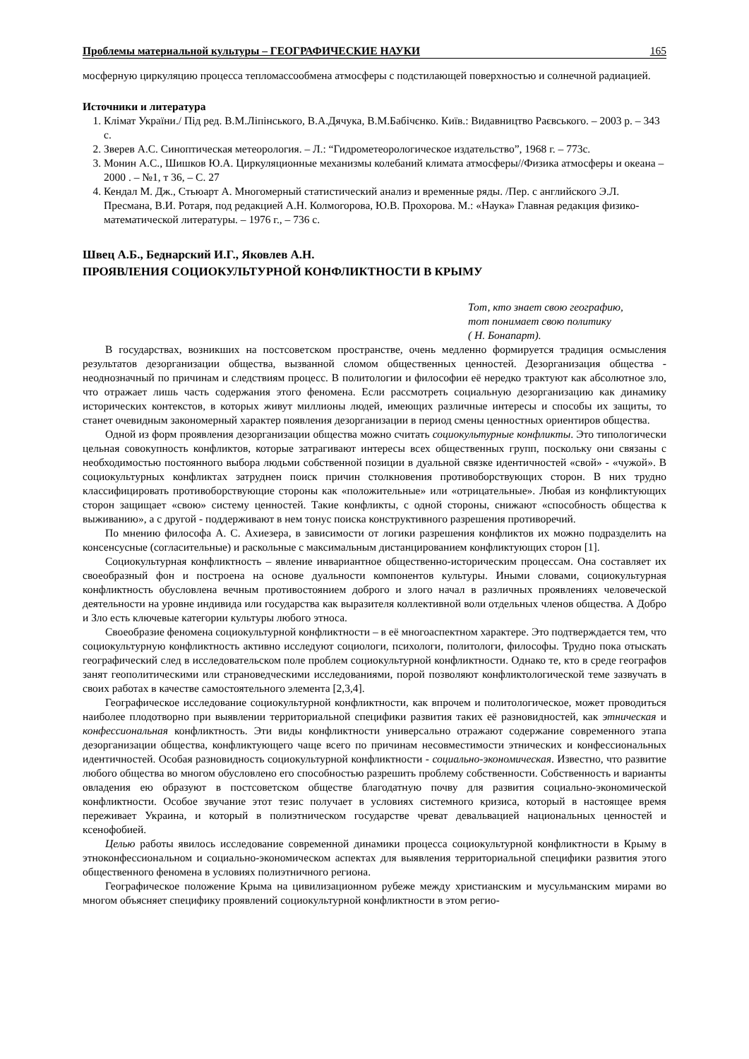Проблемы материальной культуры – ГЕОГРАФИЧЕСКИЕ НАУКИ 165
мосферную циркуляцию процесса тепломассообмена атмосферы с подстилающей поверхностью и солнечной радиацией.
Источники и литература
1. Клімат України./ Під ред. В.М.Ліпінського, В.А.Дячука, В.М.Бабічєнко. Київ.: Видавництво Раєвського. – 2003 р. – 343 с.
2. Зверев А.С. Синоптическая метеорология. – Л.: “Гидрометеорологическое издательство”, 1968 г. – 773с.
3. Монин А.С., Шишков Ю.А. Циркуляционные механизмы колебаний климата атмосферы//Физика атмосферы и океана – 2000 . – №1, т 36, – С. 27
4. Кендал М. Дж., Стьюарт А. Многомерный статистический анализ и временные ряды. /Пер. с английского Э.Л. Пресмана, В.И. Ротаря, под редакцией А.Н. Колмогорова, Ю.В. Прохорова. М.: «Наука» Главная редакция физико-математической литературы. – 1976 г., – 736 с.
Швец А.Б., Беднарский И.Г., Яковлев А.Н.
ПРОЯВЛЕНИЯ СОЦИОКУЛЬТУРНОЙ КОНФЛИКТНОСТИ В КРЫМУ
Тот, кто знает свою географию,
тот понимает свою политику
( Н. Бонапарт).
В государствах, возникших на постсоветском пространстве, очень медленно формируется традиция осмысления результатов дезорганизации общества, вызванной сломом общественных ценностей. Дезорганизация общества - неоднозначный по причинам и следствиям процесс. В политологии и философии её нередко трактуют как абсолютное зло, что отражает лишь часть содержания этого феномена. Если рассмотреть социальную дезорганизацию как динамику исторических контекстов, в которых живут миллионы людей, имеющих различные интересы и способы их защиты, то станет очевидным закономерный характер появления дезорганизации в период смены ценностных ориентиров общества.
Одной из форм проявления дезорганизации общества можно считать социокультурные конфликты. Это типологически цельная совокупность конфликтов, которые затрагивают интересы всех общественных групп, поскольку они связаны с необходимостью постоянного выбора людьми собственной позиции в дуальной связке идентичностей «свой» - «чужой». В социокультурных конфликтах затруднен поиск причин столкновения противоборствующих сторон. В них трудно классифицировать противоборствующие стороны как «положительные» или «отрицательные». Любая из конфликтующих сторон защищает «свою» систему ценностей. Такие конфликты, с одной стороны, снижают «способность общества к выживанию», а с другой - поддерживают в нем тонус поиска конструктивного разрешения противоречий.
По мнению философа А. С. Ахиезера, в зависимости от логики разрешения конфликтов их можно подразделить на консенсусные (согласительные) и раскольные с максимальным дистанцированием конфликтующих сторон [1].
Социокультурная конфликтность – явление инвариантное общественно-историческим процессам. Она составляет их своеобразный фон и построена на основе дуальности компонентов культуры. Иными словами, социокультурная конфликтность обусловлена вечным противостоянием доброго и злого начал в различных проявлениях человеческой деятельности на уровне индивида или государства как выразителя коллективной воли отдельных членов общества. А Добро и Зло есть ключевые категории культуры любого этноса.
Своеобразие феномена социокультурной конфликтности – в её многоаспектном характере. Это подтверждается тем, что социокультурную конфликтность активно исследуют социологи, психологи, политологи, философы. Трудно пока отыскать географический след в исследовательском поле проблем социокультурной конфликтности. Однако те, кто в среде географов занят геополитическими или страноведческими исследованиями, порой позволяют конфликтологической теме зазвучать в своих работах в качестве самостоятельного элемента [2,3,4].
Географическое исследование социокультурной конфликтности, как впрочем и политологическое, может проводиться наиболее плодотворно при выявлении территориальной специфики развития таких её разновидностей, как этническая и конфессиональная конфликтность. Эти виды конфликтности универсально отражают содержание современного этапа дезорганизации общества, конфликтующего чаще всего по причинам несовместимости этнических и конфессиональных идентичностей. Особая разновидность социокультурной конфликтности - социально-экономическая. Известно, что развитие любого общества во многом обусловлено его способностью разрешить проблему собственности. Собственность и варианты овладения ею образуют в постсоветском обществе благодатную почву для развития социально-экономической конфликтности. Особое звучание этот тезис получает в условиях системного кризиса, который в настоящее время переживает Украина, и который в полиэтническом государстве чреват девальвацией национальных ценностей и ксенофобией.
Целью работы явилось исследование современной динамики процесса социокультурной конфликтности в Крыму в этноконфессиональном и социально-экономическом аспектах для выявления территориальной специфики развития этого общественного феномена в условиях полиэтничного региона.
Географическое положение Крыма на цивилизационном рубеже между христианским и мусульманским мирами во многом объясняет специфику проявлений социокультурной конфликтности в этом регио-